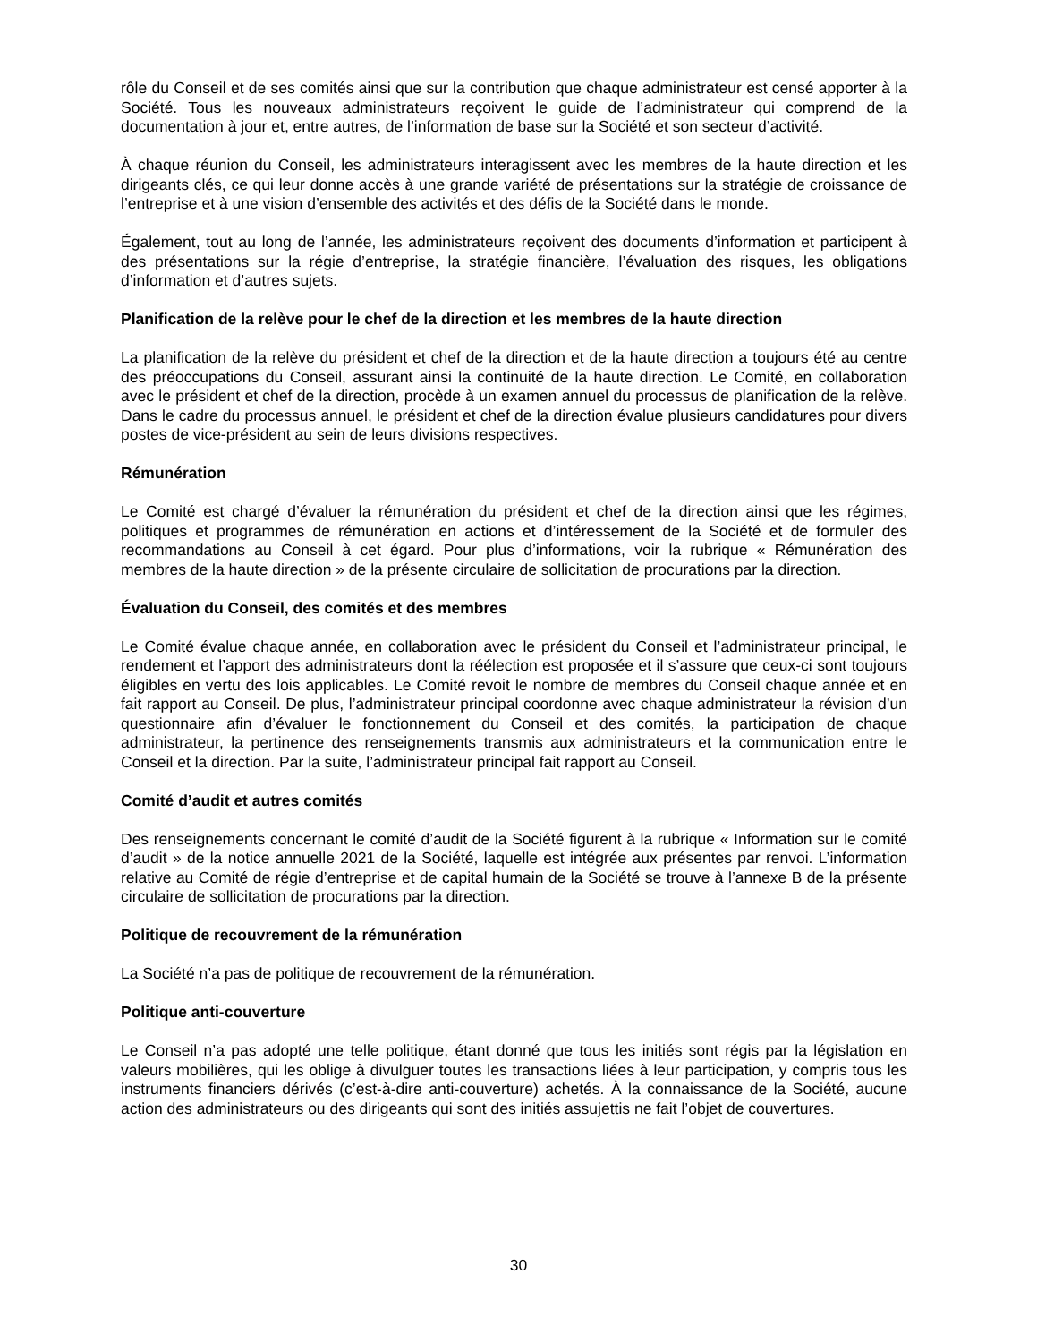rôle du Conseil et de ses comités ainsi que sur la contribution que chaque administrateur est censé apporter à la Société. Tous les nouveaux administrateurs reçoivent le guide de l’administrateur qui comprend de la documentation à jour et, entre autres, de l’information de base sur la Société et son secteur d’activité.
À chaque réunion du Conseil, les administrateurs interagissent avec les membres de la haute direction et les dirigeants clés, ce qui leur donne accès à une grande variété de présentations sur la stratégie de croissance de l’entreprise et à une vision d’ensemble des activités et des défis de la Société dans le monde.
Également, tout au long de l’année, les administrateurs reçoivent des documents d’information et participent à des présentations sur la régie d’entreprise, la stratégie financière, l’évaluation des risques, les obligations d’information et d’autres sujets.
Planification de la relève pour le chef de la direction et les membres de la haute direction
La planification de la relève du président et chef de la direction et de la haute direction a toujours été au centre des préoccupations du Conseil, assurant ainsi la continuité de la haute direction. Le Comité, en collaboration avec le président et chef de la direction, procède à un examen annuel du processus de planification de la relève. Dans le cadre du processus annuel, le président et chef de la direction évalue plusieurs candidatures pour divers postes de vice-président au sein de leurs divisions respectives.
Rémunération
Le Comité est chargé d’évaluer la rémunération du président et chef de la direction ainsi que les régimes, politiques et programmes de rémunération en actions et d’intéressement de la Société et de formuler des recommandations au Conseil à cet égard. Pour plus d’informations, voir la rubrique « Rémunération des membres de la haute direction » de la présente circulaire de sollicitation de procurations par la direction.
Évaluation du Conseil, des comités et des membres
Le Comité évalue chaque année, en collaboration avec le président du Conseil et l’administrateur principal, le rendement et l’apport des administrateurs dont la réélection est proposée et il s’assure que ceux-ci sont toujours éligibles en vertu des lois applicables. Le Comité revoit le nombre de membres du Conseil chaque année et en fait rapport au Conseil. De plus, l’administrateur principal coordonne avec chaque administrateur la révision d’un questionnaire afin d’évaluer le fonctionnement du Conseil et des comités, la participation de chaque administrateur, la pertinence des renseignements transmis aux administrateurs et la communication entre le Conseil et la direction. Par la suite, l’administrateur principal fait rapport au Conseil.
Comité d’audit et autres comités
Des renseignements concernant le comité d’audit de la Société figurent à la rubrique « Information sur le comité d’audit » de la notice annuelle 2021 de la Société, laquelle est intégrée aux présentes par renvoi. L’information relative au Comité de régie d’entreprise et de capital humain de la Société se trouve à l’annexe B de la présente circulaire de sollicitation de procurations par la direction.
Politique de recouvrement de la rémunération
La Société n’a pas de politique de recouvrement de la rémunération.
Politique anti-couverture
Le Conseil n’a pas adopté une telle politique, étant donné que tous les initiés sont régis par la législation en valeurs mobilières, qui les oblige à divulguer toutes les transactions liées à leur participation, y compris tous les instruments financiers dérivés (c’est-à-dire anti-couverture) achetés. À la connaissance de la Société, aucune action des administrateurs ou des dirigeants qui sont des initiés assujettis ne fait l’objet de couvertures.
30